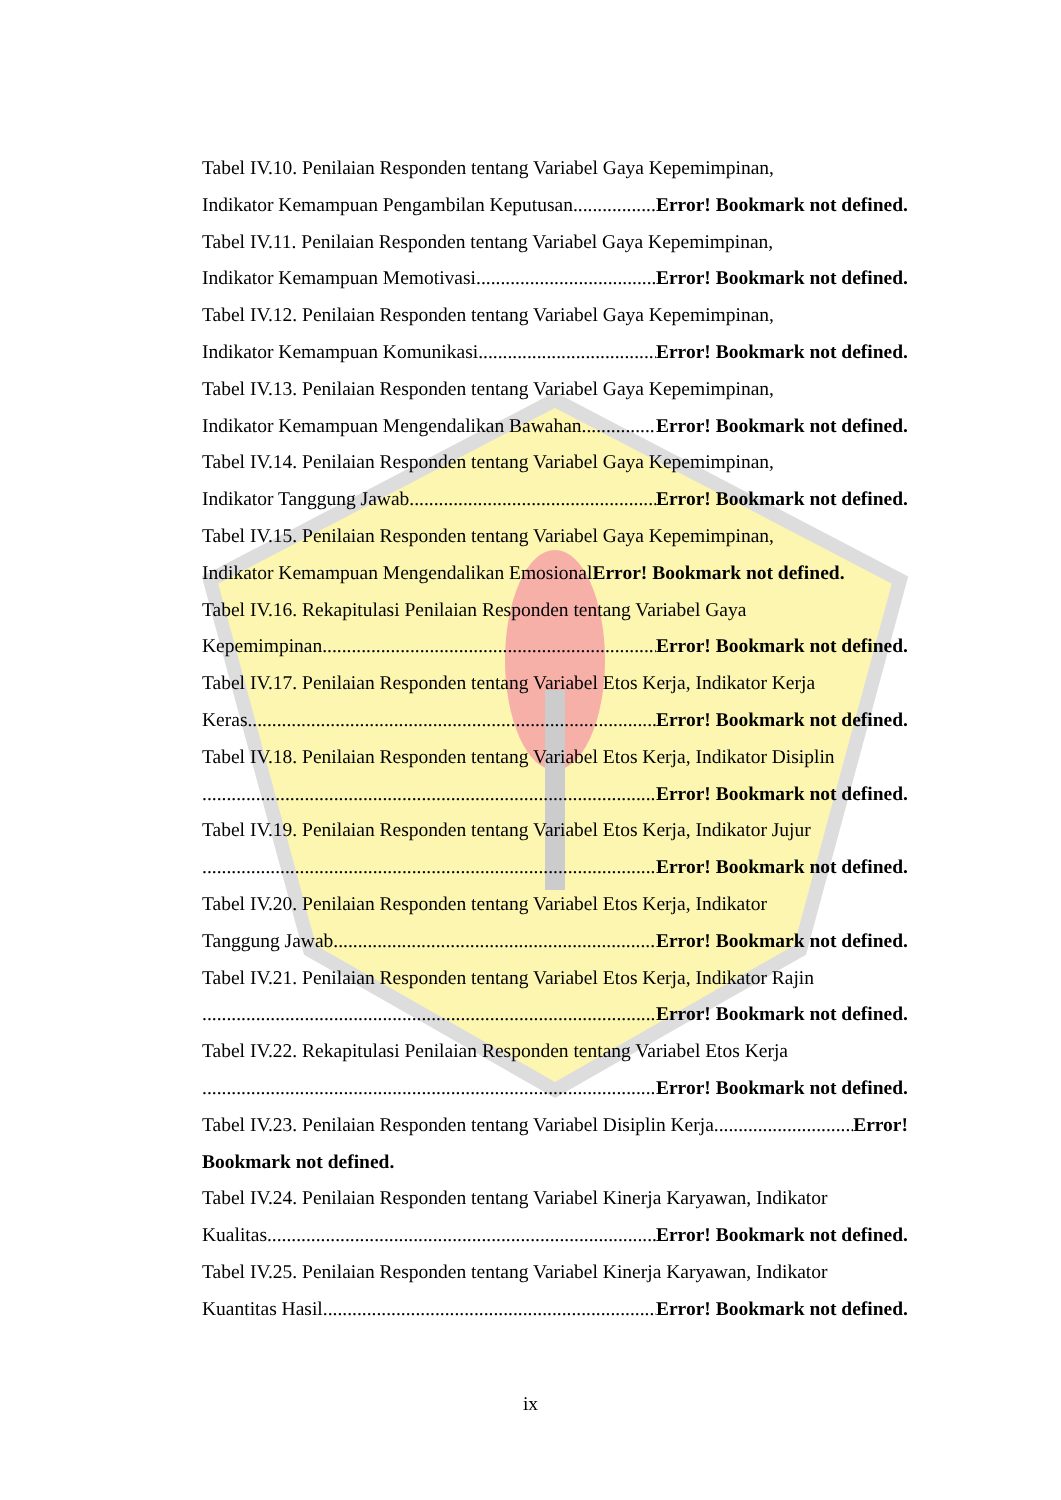Tabel IV.10. Penilaian Responden tentang Variabel Gaya Kepemimpinan,
Indikator Kemampuan Pengambilan Keputusan. Error! Bookmark not defined.
Tabel IV.11. Penilaian Responden tentang Variabel Gaya Kepemimpinan,
Indikator Kemampuan Memotivasi Error! Bookmark not defined.
Tabel IV.12. Penilaian Responden tentang Variabel Gaya Kepemimpinan,
Indikator Kemampuan Komunikasi Error! Bookmark not defined.
Tabel IV.13. Penilaian Responden tentang Variabel Gaya Kepemimpinan,
Indikator Kemampuan Mengendalikan Bawahan Error! Bookmark not defined.
Tabel IV.14. Penilaian Responden tentang Variabel Gaya Kepemimpinan,
Indikator Tanggung Jawab Error! Bookmark not defined.
Tabel IV.15. Penilaian Responden tentang Variabel Gaya Kepemimpinan,
Indikator Kemampuan Mengendalikan Emosional Error! Bookmark not defined.
Tabel IV.16. Rekapitulasi Penilaian Responden tentang Variabel Gaya
Kepemimpinan Error! Bookmark not defined.
Tabel IV.17. Penilaian Responden tentang Variabel Etos Kerja, Indikator Kerja
Keras Error! Bookmark not defined.
Tabel IV.18. Penilaian Responden tentang Variabel Etos Kerja, Indikator Disiplin
Error! Bookmark not defined.
Tabel IV.19. Penilaian Responden tentang Variabel Etos Kerja, Indikator Jujur
Error! Bookmark not defined.
Tabel IV.20. Penilaian Responden tentang Variabel Etos Kerja, Indikator
Tanggung Jawab Error! Bookmark not defined.
Tabel IV.21. Penilaian Responden tentang Variabel Etos Kerja, Indikator Rajin
Error! Bookmark not defined.
Tabel IV.22. Rekapitulasi Penilaian Responden tentang Variabel Etos Kerja
Error! Bookmark not defined.
Tabel IV.23. Penilaian Responden tentang Variabel Disiplin Kerja Error!
Bookmark not defined.
Tabel IV.24. Penilaian Responden tentang Variabel Kinerja Karyawan, Indikator
Kualitas Error! Bookmark not defined.
Tabel IV.25. Penilaian Responden tentang Variabel Kinerja Karyawan, Indikator
Kuantitas Hasil Error! Bookmark not defined.
ix